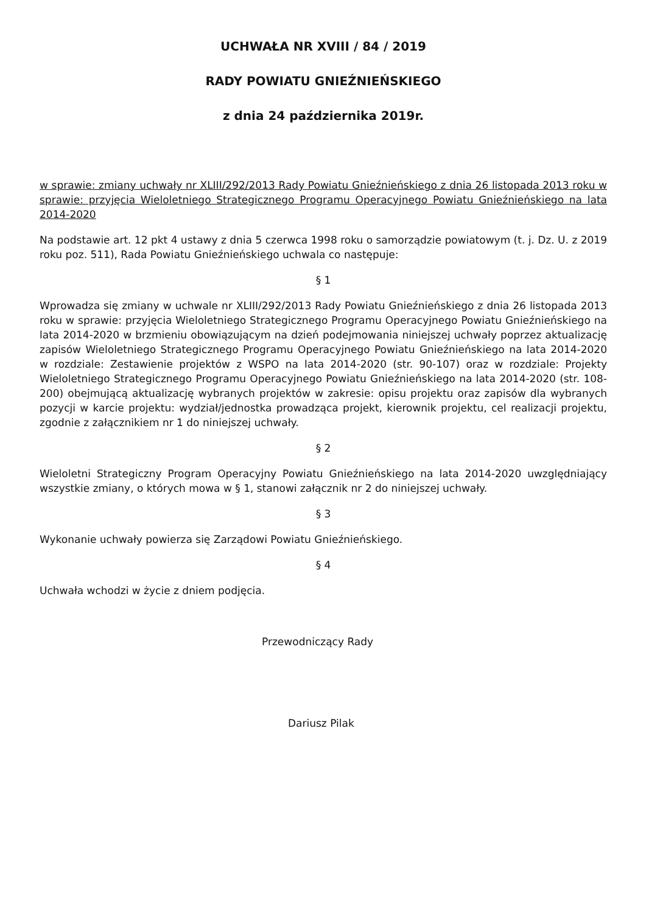UCHWAŁA NR XVIII / 84 / 2019
RADY POWIATU GNIEŹNIEŃSKIEGO
z dnia 24 października 2019r.
w sprawie: zmiany uchwały nr XLIII/292/2013 Rady Powiatu Gnieźnieńskiego z dnia 26 listopada 2013 roku w sprawie: przyjęcia Wieloletniego Strategicznego Programu Operacyjnego Powiatu Gnieźnieńskiego na lata 2014-2020
Na podstawie art. 12 pkt 4 ustawy z dnia 5 czerwca 1998 roku o samorządzie powiatowym (t. j. Dz. U. z 2019 roku poz. 511), Rada Powiatu Gnieźnieńskiego uchwala co następuje:
§ 1
Wprowadza się zmiany w uchwale nr XLIII/292/2013 Rady Powiatu Gnieźnieńskiego z dnia 26 listopada 2013 roku w sprawie: przyjęcia Wieloletniego Strategicznego Programu Operacyjnego Powiatu Gnieźnieńskiego na lata 2014-2020 w brzmieniu obowiązującym na dzień podejmowania niniejszej uchwały poprzez aktualizację zapisów Wieloletniego Strategicznego Programu Operacyjnego Powiatu Gnieźnieńskiego na lata 2014-2020 w rozdziale: Zestawienie projektów z WSPO na lata 2014-2020 (str. 90-107) oraz w rozdziale: Projekty Wieloletniego Strategicznego Programu Operacyjnego Powiatu Gnieźnieńskiego na lata 2014-2020 (str. 108-200) obejmującą aktualizację wybranych projektów w zakresie: opisu projektu oraz zapisów dla wybranych pozycji w karcie projektu: wydział/jednostka prowadząca projekt, kierownik projektu, cel realizacji projektu, zgodnie z załącznikiem nr 1 do niniejszej uchwały.
§ 2
Wieloletni Strategiczny Program Operacyjny Powiatu Gnieźnieńskiego na lata 2014-2020 uwzględniający wszystkie zmiany, o których mowa w § 1, stanowi załącznik nr 2 do niniejszej uchwały.
§ 3
Wykonanie uchwały powierza się Zarządowi Powiatu Gnieźnieńskiego.
§ 4
Uchwała wchodzi w życie z dniem podjęcia.
Przewodniczący Rady
Dariusz Pilak